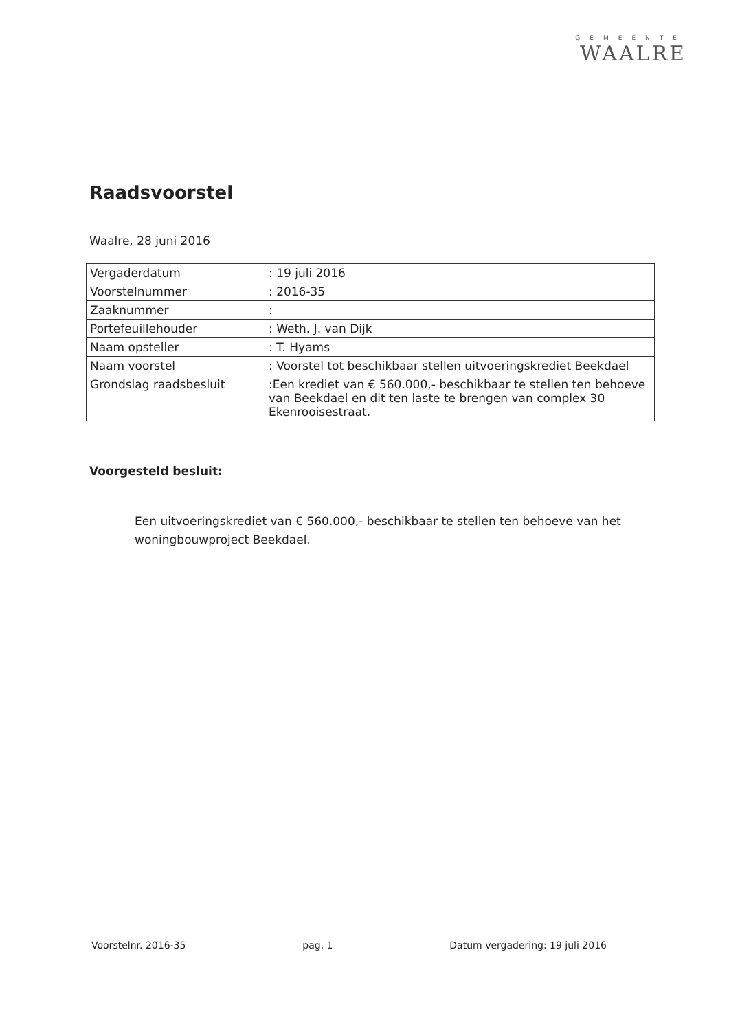GEMEENTE
WAALRE
Raadsvoorstel
Waalre, 28 juni 2016
| Vergaderdatum | : 19 juli 2016 |
| Voorstelnummer | : 2016-35 |
| Zaaknummer | : |
| Portefeuillehouder | : Weth. J. van Dijk |
| Naam opsteller | : T. Hyams |
| Naam voorstel | : Voorstel tot beschikbaar stellen uitvoeringskrediet Beekdael |
| Grondslag raadsbesluit | :Een krediet van € 560.000,- beschikbaar te stellen ten behoeve van Beekdael en dit ten laste te brengen van complex 30 Ekenrooisestraat. |
Voorgesteld besluit:
Een uitvoeringskrediet van € 560.000,- beschikbaar te stellen ten behoeve van het woningbouwproject Beekdael.
Voorstelnr. 2016-35 pag. 1 Datum vergadering: 19 juli 2016